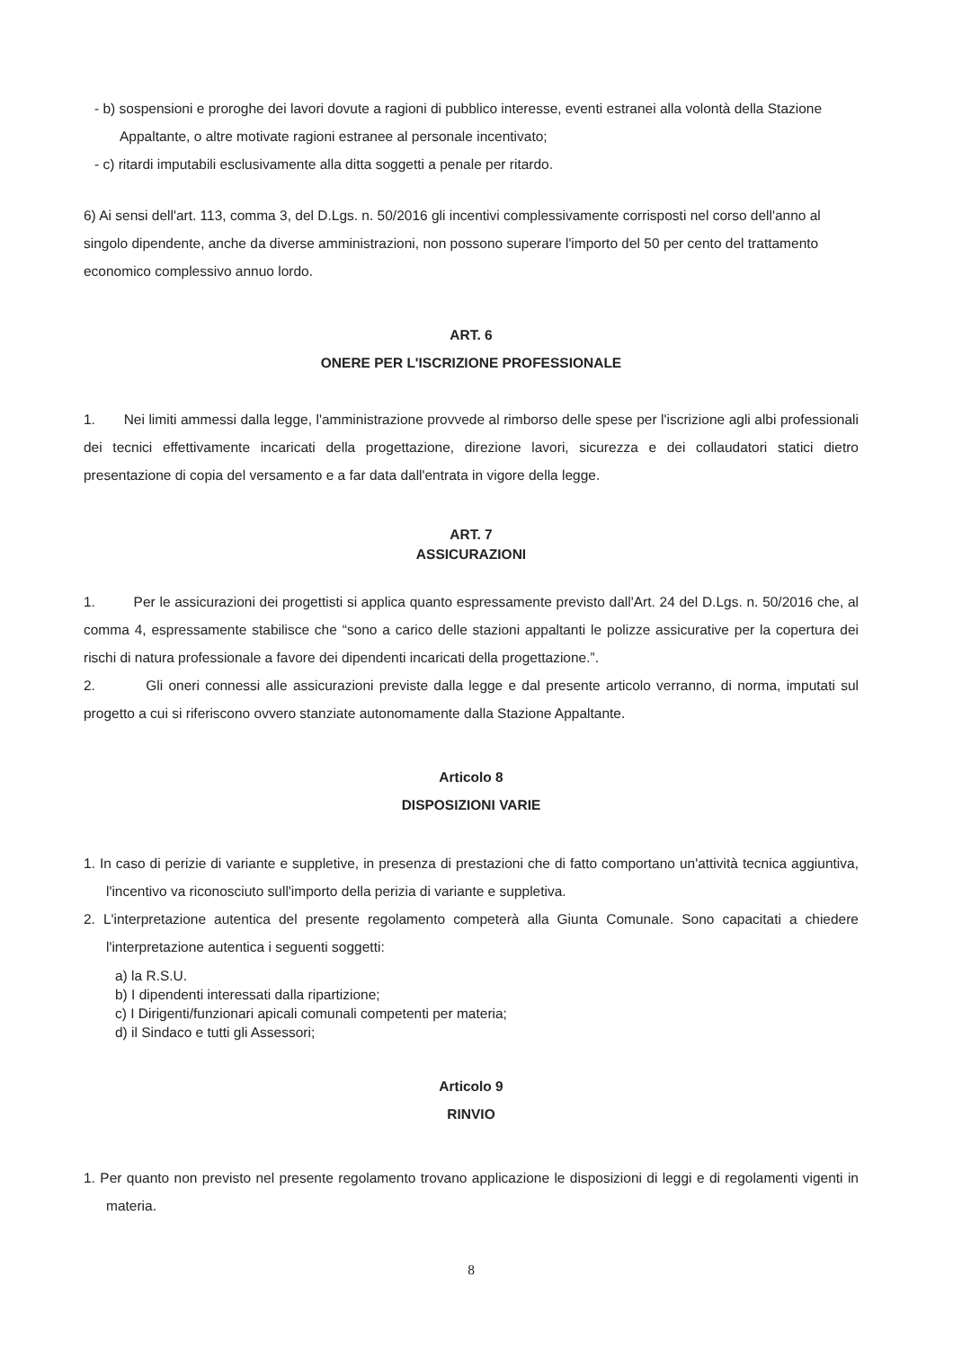- b) sospensioni e proroghe dei lavori dovute a ragioni di pubblico interesse, eventi estranei alla volontà della Stazione Appaltante, o altre motivate ragioni estranee al personale incentivato;
- c) ritardi imputabili esclusivamente alla ditta soggetti a penale per ritardo.
6) Ai sensi dell'art. 113, comma 3, del D.Lgs. n. 50/2016 gli incentivi complessivamente corrisposti nel corso dell'anno al singolo dipendente, anche da diverse amministrazioni, non possono superare l'importo del 50 per cento del trattamento economico complessivo annuo lordo.
ART. 6
ONERE PER L'ISCRIZIONE PROFESSIONALE
1. Nei limiti ammessi dalla legge, l'amministrazione provvede al rimborso delle spese per l'iscrizione agli albi professionali dei tecnici effettivamente incaricati della progettazione, direzione lavori, sicurezza e dei collaudatori statici dietro presentazione di copia del versamento e a far data dall'entrata in vigore della legge.
ART. 7
ASSICURAZIONI
1. Per le assicurazioni dei progettisti si applica quanto espressamente previsto dall'Art. 24 del D.Lgs. n. 50/2016 che, al comma 4, espressamente stabilisce che “sono a carico delle stazioni appaltanti le polizze assicurative per la copertura dei rischi di natura professionale a favore dei dipendenti incaricati della progettazione.”.
2. Gli oneri connessi alle assicurazioni previste dalla legge e dal presente articolo verranno, di norma, imputati sul progetto a cui si riferiscono ovvero stanziate autonomamente dalla Stazione Appaltante.
Articolo 8
DISPOSIZIONI VARIE
1. In caso di perizie di variante e suppletive, in presenza di prestazioni che di fatto comportano un'attività tecnica aggiuntiva, l'incentivo va riconosciuto sull'importo della perizia di variante e suppletiva.
2. L'interpretazione autentica del presente regolamento competerà alla Giunta Comunale. Sono capacitati a chiedere l'interpretazione autentica i seguenti soggetti:
a) la R.S.U.
b) I dipendenti interessati dalla ripartizione;
c) I Dirigenti/funzionari apicali comunali competenti per materia;
d) il Sindaco e tutti gli Assessori;
Articolo 9
RINVIO
1. Per quanto non previsto nel presente regolamento trovano applicazione le disposizioni di leggi e di regolamenti vigenti in materia.
8